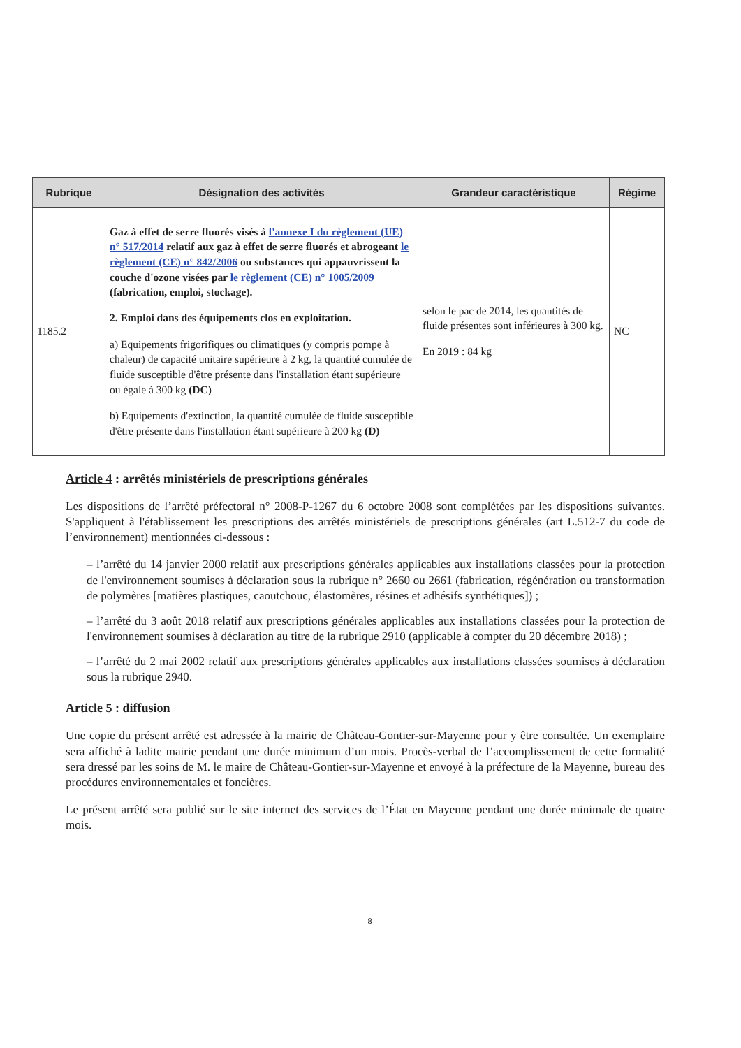| Rubrique | Désignation des activités | Grandeur caractéristique | Régime |
| --- | --- | --- | --- |
| 1185.2 | Gaz à effet de serre fluorés visés à l'annexe I du règlement (UE) n° 517/2014 relatif aux gaz à effet de serre fluorés et abrogeant le règlement (CE) n° 842/2006 ou substances qui appauvrissent la couche d'ozone visées par le règlement (CE) n° 1005/2009 (fabrication, emploi, stockage). 2. Emploi dans des équipements clos en exploitation. a) Equipements frigorifiques ou climatiques (y compris pompe à chaleur) de capacité unitaire supérieure à 2 kg, la quantité cumulée de fluide susceptible d'être présente dans l'installation étant supérieure ou égale à 300 kg (DC) b) Equipements d'extinction, la quantité cumulée de fluide susceptible d'être présente dans l'installation étant supérieure à 200 kg (D) | selon le pac de 2014, les quantités de fluide présentes sont inférieures à 300 kg. En 2019 : 84 kg | NC |
Article 4 : arrêtés ministériels de prescriptions générales
Les dispositions de l’arrêté préfectoral n° 2008-P-1267 du 6 octobre 2008 sont complétées par les dispositions suivantes. S'appliquent à l'établissement les prescriptions des arrêtés ministériels de prescriptions générales (art L.512-7 du code de l’environnement) mentionnées ci-dessous :
– l’arrêté du 14 janvier 2000 relatif aux prescriptions générales applicables aux installations classées pour la protection de l'environnement soumises à déclaration sous la rubrique n° 2660 ou 2661 (fabrication, régénération ou transformation de polymères [matières plastiques, caoutchouc, élastomères, résines et adhésifs synthétiques]) ;
– l’arrêté du 3 août 2018 relatif aux prescriptions générales applicables aux installations classées pour la protection de l'environnement soumises à déclaration au titre de la rubrique 2910 (applicable à compter du 20 décembre 2018) ;
– l’arrêté du 2 mai 2002 relatif aux prescriptions générales applicables aux installations classées soumises à déclaration sous la rubrique 2940.
Article 5 : diffusion
Une copie du présent arrêté est adressée à la mairie de Château-Gontier-sur-Mayenne pour y être consultée. Un exemplaire sera affiché à ladite mairie pendant une durée minimum d’un mois. Procès-verbal de l’accomplissement de cette formalité sera dressé par les soins de M. le maire de Château-Gontier-sur-Mayenne et envoyé à la préfecture de la Mayenne, bureau des procédures environnementales et foncières.
Le présent arrêté sera publié sur le site internet des services de l’État en Mayenne pendant une durée minimale de quatre mois.
8